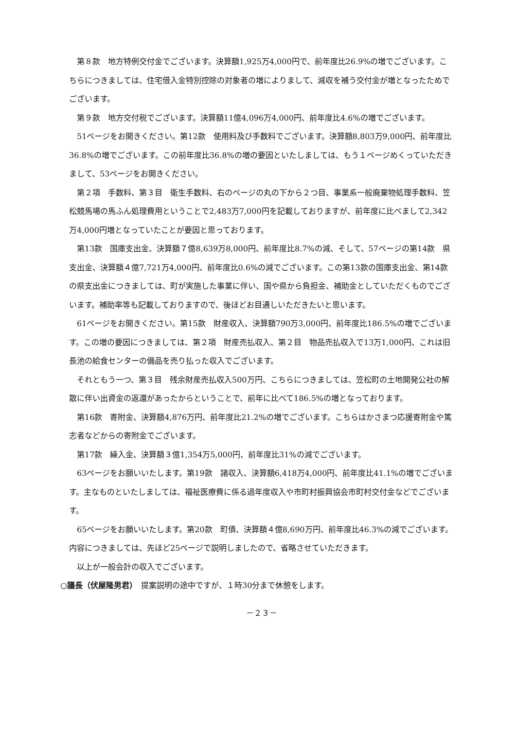第８款　地方特例交付金でございます。決算額1,925万4,000円で、前年度比26.9%の増でございます。こちらにつきましては、住宅借入金特別控除の対象者の増によりまして、減収を補う交付金が増となったためでございます。
第９款　地方交付税でございます。決算額11億4,096万4,000円、前年度比4.6%の増でございます。
51ページをお開きください。第12款　使用料及び手数料でございます。決算額8,803万9,000円、前年度比36.8%の増でございます。この前年度比36.8%の増の要因といたしましては、もう１ページめくっていただきまして、53ページをお開きください。
第２項　手数料、第３目　衛生手数料、右のページの丸の下から２つ目、事業系一般廃棄物処理手数料、笠松競馬場の馬ふん処理費用ということで2,483万7,000円を記載しておりますが、前年度に比べまして2,342万4,000円増となっていたことが要因と思っております。
第13款　国庫支出金、決算額７億8,639万8,000円、前年度比8.7%の減、そして、57ページの第14款　県支出金、決算額４億7,721万4,000円、前年度比0.6%の減でございます。この第13款の国庫支出金、第14款の県支出金につきましては、町が実施した事業に伴い、国や県から負担金、補助金としていただくものでございます。補助率等も記載しておりますので、後ほどお目通しいただきたいと思います。
61ページをお開きください。第15款　財産収入、決算額790万3,000円、前年度比186.5%の増でございます。この増の要因につきましては、第２項　財産売払収入、第２目　物品売払収入で13万1,000円、これは旧長池の給食センターの備品を売り払った収入でございます。
それともう一つ、第３目　残余財産売払収入500万円、こちらにつきましては、笠松町の土地開発公社の解散に伴い出資金の返還があったからということで、前年に比べて186.5%の増となっております。
第16款　寄附金、決算額4,876万円、前年度比21.2%の増でございます。こちらはかさまつ応援寄附金や篤志者などからの寄附金でございます。
第17款　繰入金、決算額３億1,354万5,000円、前年度比31%の減でございます。
63ページをお願いいたします。第19款　諸収入、決算額6,418万4,000円、前年度比41.1%の増でございます。主なものといたしましては、福祉医療費に係る過年度収入や市町村振興協会市町村交付金などでございます。
65ページをお願いいたします。第20款　町債、決算額４億8,690万円、前年度比46.3%の減でございます。内容につきましては、先ほど25ページで説明しましたので、省略させていただきます。
以上が一般会計の収入でございます。
○議長（伏屋隆男君）　提案説明の途中ですが、１時30分まで休憩をします。
－２３－